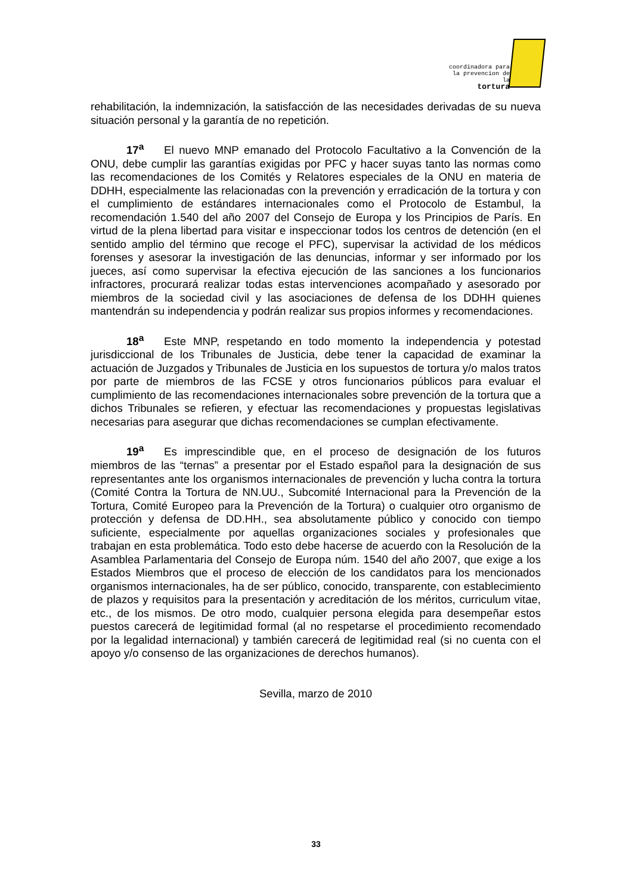coordinadora para
la prevencion de la
tortura
rehabilitación, la indemnización, la satisfacción de las necesidades derivadas de su nueva situación personal y la garantía de no repetición.
17<sup>a</sup> El nuevo MNP emanado del Protocolo Facultativo a la Convención de la ONU, debe cumplir las garantías exigidas por PFC y hacer suyas tanto las normas como las recomendaciones de los Comités y Relatores especiales de la ONU en materia de DDHH, especialmente las relacionadas con la prevención y erradicación de la tortura y con el cumplimiento de estándares internacionales como el Protocolo de Estambul, la recomendación 1.540 del año 2007 del Consejo de Europa y los Principios de París. En virtud de la plena libertad para visitar e inspeccionar todos los centros de detención (en el sentido amplio del término que recoge el PFC), supervisar la actividad de los médicos forenses y asesorar la investigación de las denuncias, informar y ser informado por los jueces, así como supervisar la efectiva ejecución de las sanciones a los funcionarios infractores, procurará realizar todas estas intervenciones acompañado y asesorado por miembros de la sociedad civil y las asociaciones de defensa de los DDHH quienes mantendrán su independencia y podrán realizar sus propios informes y recomendaciones.
18<sup>a</sup> Este MNP, respetando en todo momento la independencia y potestad jurisdiccional de los Tribunales de Justicia, debe tener la capacidad de examinar la actuación de Juzgados y Tribunales de Justicia en los supuestos de tortura y/o malos tratos por parte de miembros de las FCSE y otros funcionarios públicos para evaluar el cumplimiento de las recomendaciones internacionales sobre prevención de la tortura que a dichos Tribunales se refieren, y efectuar las recomendaciones y propuestas legislativas necesarias para asegurar que dichas recomendaciones se cumplan efectivamente.
19<sup>a</sup> Es imprescindible que, en el proceso de designación de los futuros miembros de las “ternas” a presentar por el Estado español para la designación de sus representantes ante los organismos internacionales de prevención y lucha contra la tortura (Comité Contra la Tortura de NN.UU., Subcomité Internacional para la Prevención de la Tortura, Comité Europeo para la Prevención de la Tortura) o cualquier otro organismo de protección y defensa de DD.HH., sea absolutamente público y conocido con tiempo suficiente, especialmente por aquellas organizaciones sociales y profesionales que trabajan en esta problemática. Todo esto debe hacerse de acuerdo con la Resolución de la Asamblea Parlamentaria del Consejo de Europa núm. 1540 del año 2007, que exige a los Estados Miembros que el proceso de elección de los candidatos para los mencionados organismos internacionales, ha de ser público, conocido, transparente, con establecimiento de plazos y requisitos para la presentación y acreditación de los méritos, curriculum vitae, etc., de los mismos. De otro modo, cualquier persona elegida para desempeñar estos puestos carecerá de legitimidad formal (al no respetarse el procedimiento recomendado por la legalidad internacional) y también carecerá de legitimidad real (si no cuenta con el apoyo y/o consenso de las organizaciones de derechos humanos).
Sevilla, marzo de 2010
33